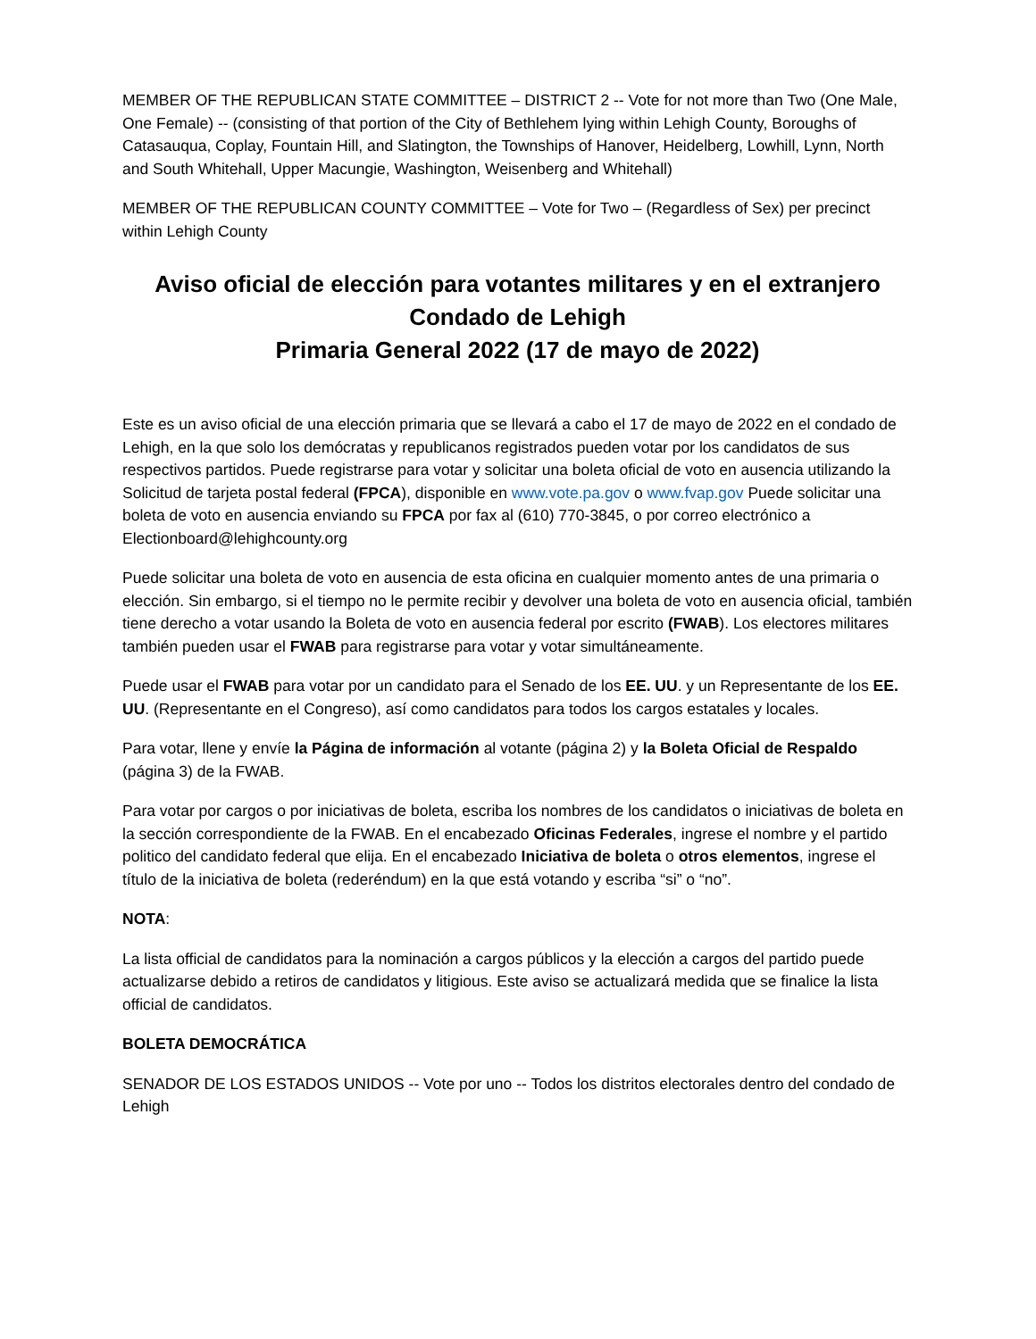MEMBER OF THE REPUBLICAN STATE COMMITTEE – DISTRICT 2 -- Vote for not more than Two (One Male, One Female) -- (consisting of that portion of the City of Bethlehem lying within Lehigh County, Boroughs of Catasauqua, Coplay, Fountain Hill, and Slatington, the Townships of Hanover, Heidelberg, Lowhill, Lynn, North and South Whitehall, Upper Macungie, Washington, Weisenberg and Whitehall)
MEMBER OF THE REPUBLICAN COUNTY COMMITTEE – Vote for Two – (Regardless of Sex) per precinct within Lehigh County
Aviso oficial de elección para votantes militares y en el extranjero
Condado de Lehigh
Primaria General 2022 (17 de mayo de 2022)
Este es un aviso oficial de una elección primaria que se llevará a cabo el 17 de mayo de 2022 en el condado de Lehigh, en la que solo los demócratas y republicanos registrados pueden votar por los candidatos de sus respectivos partidos. Puede registrarse para votar y solicitar una boleta oficial de voto en ausencia utilizando la Solicitud de tarjeta postal federal (FPCA), disponible en www.vote.pa.gov o www.fvap.gov Puede solicitar una boleta de voto en ausencia enviando su FPCA por fax al (610) 770-3845, o por correo electrónico a Electionboard@lehighcounty.org
Puede solicitar una boleta de voto en ausencia de esta oficina en cualquier momento antes de una primaria o elección. Sin embargo, si el tiempo no le permite recibir y devolver una boleta de voto en ausencia oficial, también tiene derecho a votar usando la Boleta de voto en ausencia federal por escrito (FWAB). Los electores militares también pueden usar el FWAB para registrarse para votar y votar simultáneamente.
Puede usar el FWAB para votar por un candidato para el Senado de los EE. UU. y un Representante de los EE. UU. (Representante en el Congreso), así como candidatos para todos los cargos estatales y locales.
Para votar, llene y envíe la Página de información al votante (página 2) y la Boleta Oficial de Respaldo (página 3) de la FWAB.
Para votar por cargos o por iniciativas de boleta, escriba los nombres de los candidatos o iniciativas de boleta en la sección correspondiente de la FWAB. En el encabezado Oficinas Federales, ingrese el nombre y el partido politico del candidato federal que elija. En el encabezado Iniciativa de boleta o otros elementos, ingrese el título de la iniciativa de boleta (rederéndum) en la que está votando y escriba “si” o “no”.
NOTA:
La lista official de candidatos para la nominación a cargos públicos y la elección a cargos del partido puede actualizarse debido a retiros de candidatos y litigious. Este aviso se actualizará medida que se finalice la lista official de candidatos.
BOLETA DEMOCRÁTICA
SENADOR DE LOS ESTADOS UNIDOS -- Vote por uno -- Todos los distritos electorales dentro del condado de Lehigh